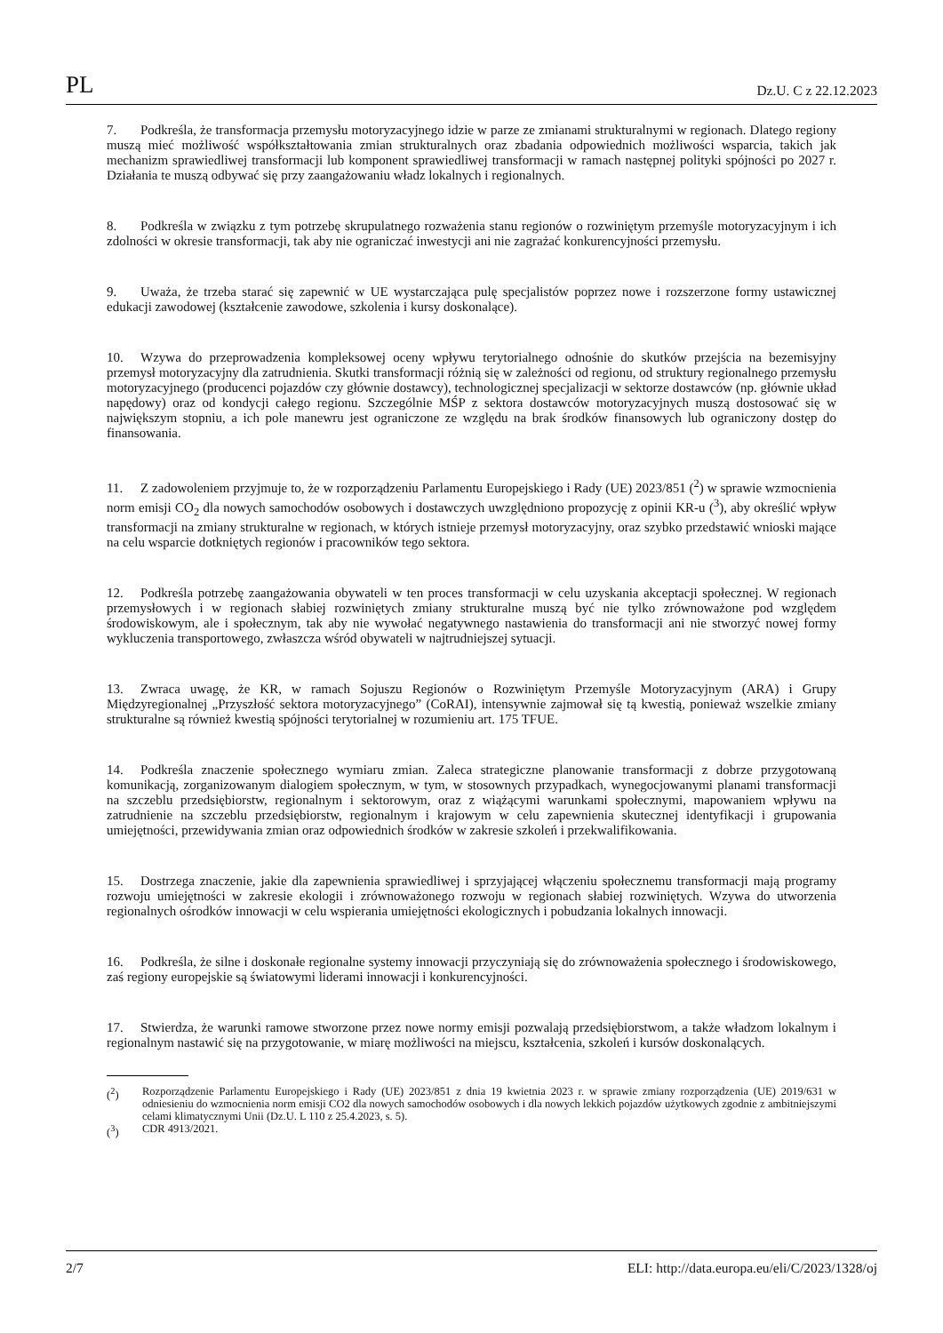PL Dz.U. C z 22.12.2023
7. Podkreśla, że transformacja przemysłu motoryzacyjnego idzie w parze ze zmianami strukturalnymi w regionach. Dlatego regiony muszą mieć możliwość współkształtowania zmian strukturalnych oraz zbadania odpowiednich możliwości wsparcia, takich jak mechanizm sprawiedliwej transformacji lub komponent sprawiedliwej transformacji w ramach następnej polityki spójności po 2027 r. Działania te muszą odbywać się przy zaangażowaniu władz lokalnych i regionalnych.
8. Podkreśla w związku z tym potrzebę skrupulatnego rozważenia stanu regionów o rozwiniętym przemyśle motoryzacyjnym i ich zdolności w okresie transformacji, tak aby nie ograniczać inwestycji ani nie zagrażać konkurencyjności przemysłu.
9. Uważa, że trzeba starać się zapewnić w UE wystarczająca pulę specjalistów poprzez nowe i rozszerzone formy ustawicznej edukacji zawodowej (kształcenie zawodowe, szkolenia i kursy doskonalące).
10. Wzywa do przeprowadzenia kompleksowej oceny wpływu terytorialnego odnośnie do skutków przejścia na bezemisyjny przemysł motoryzacyjny dla zatrudnienia. Skutki transformacji różnią się w zależności od regionu, od struktury regionalnego przemysłu motoryzacyjnego (producenci pojazdów czy głównie dostawcy), technologicznej specjalizacji w sektorze dostawców (np. głównie układ napędowy) oraz od kondycji całego regionu. Szczególnie MŚP z sektora dostawców motoryzacyjnych muszą dostosować się w największym stopniu, a ich pole manewru jest ograniczone ze względu na brak środków finansowych lub ograniczony dostęp do finansowania.
11. Z zadowoleniem przyjmuje to, że w rozporządzeniu Parlamentu Europejskiego i Rady (UE) 2023/851 (<sup>2</sup>) w sprawie wzmocnienia norm emisji CO<sub>2</sub> dla nowych samochodów osobowych i dostawczych uwzględniono propozycję z opinii KR-u (<sup>3</sup>), aby określić wpływ transformacji na zmiany strukturalne w regionach, w których istnieje przemysł motoryzacyjny, oraz szybko przedstawić wnioski mające na celu wsparcie dotkniętych regionów i pracowników tego sektora.
12. Podkreśla potrzebę zaangażowania obywateli w ten proces transformacji w celu uzyskania akceptacji społecznej. W regionach przemysłowych i w regionach słabiej rozwiniętych zmiany strukturalne muszą być nie tylko zrównoważone pod względem środowiskowym, ale i społecznym, tak aby nie wywołać negatywnego nastawienia do transformacji ani nie stworzyć nowej formy wykluczenia transportowego, zwłaszcza wśród obywateli w najtrudniejszej sytuacji.
13. Zwraca uwagę, że KR, w ramach Sojuszu Regionów o Rozwiniętym Przemyśle Motoryzacyjnym (ARA) i Grupy Międzyregionalnej „Przyszłość sektora motoryzacyjnego” (CoRAI), intensywnie zajmował się tą kwestią, ponieważ wszelkie zmiany strukturalne są również kwestią spójności terytorialnej w rozumieniu art. 175 TFUE.
14. Podkreśla znaczenie społecznego wymiaru zmian. Zaleca strategiczne planowanie transformacji z dobrze przygotowaną komunikacją, zorganizowanym dialogiem społecznym, w tym, w stosownych przypadkach, wynegocjo­wanymi planami transformacji na szczeblu przedsiębiorstw, regionalnym i sektorowym, oraz z wiążącymi warunkami społecznymi, mapowaniem wpływu na zatrudnienie na szczeblu przedsiębiorstw, regionalnym i krajowym w celu zapewnienia skutecznej identyfikacji i grupowania umiejętności, przewidywania zmian oraz odpowiednich środków w zakresie szkoleń i przekwalifikowania.
15. Dostrzega znaczenie, jakie dla zapewnienia sprawiedliwej i sprzyjającej włączeniu społecznemu transformacji mają programy rozwoju umiejętności w zakresie ekologii i zrównoważonego rozwoju w regionach słabiej rozwiniętych. Wzywa do utworzenia regionalnych ośrodków innowacji w celu wspierania umiejętności ekologicznych i pobudzania lokalnych innowacji.
16. Podkreśla, że silne i doskonałe regionalne systemy innowacji przyczyniają się do zrównoważenia społecznego i środowiskowego, zaś regiony europejskie są światowymi liderami innowacji i konkurencyjności.
17. Stwierdza, że warunki ramowe stworzone przez nowe normy emisji pozwalają przedsiębiorstwom, a także władzom lokalnym i regionalnym nastawić się na przygotowanie, w miarę możliwości na miejscu, kształcenia, szkoleń i kursów doskonalących.
(<sup>2</sup>) Rozporządzenie Parlamentu Europejskiego i Rady (UE) 2023/851 z dnia 19 kwietnia 2023 r. w sprawie zmiany rozporządzenia (UE) 2019/631 w odniesieniu do wzmocnienia norm emisji CO2 dla nowych samochodów osobowych i dla nowych lekkich pojazdów użytkowych zgodnie z ambitniejszymi celami klimatycznymi Unii (Dz.U. L 110 z 25.4.2023, s. 5).
(<sup>3</sup>) CDR 4913/2021.
2/7 ELI: http://data.europa.eu/eli/C/2023/1328/oj